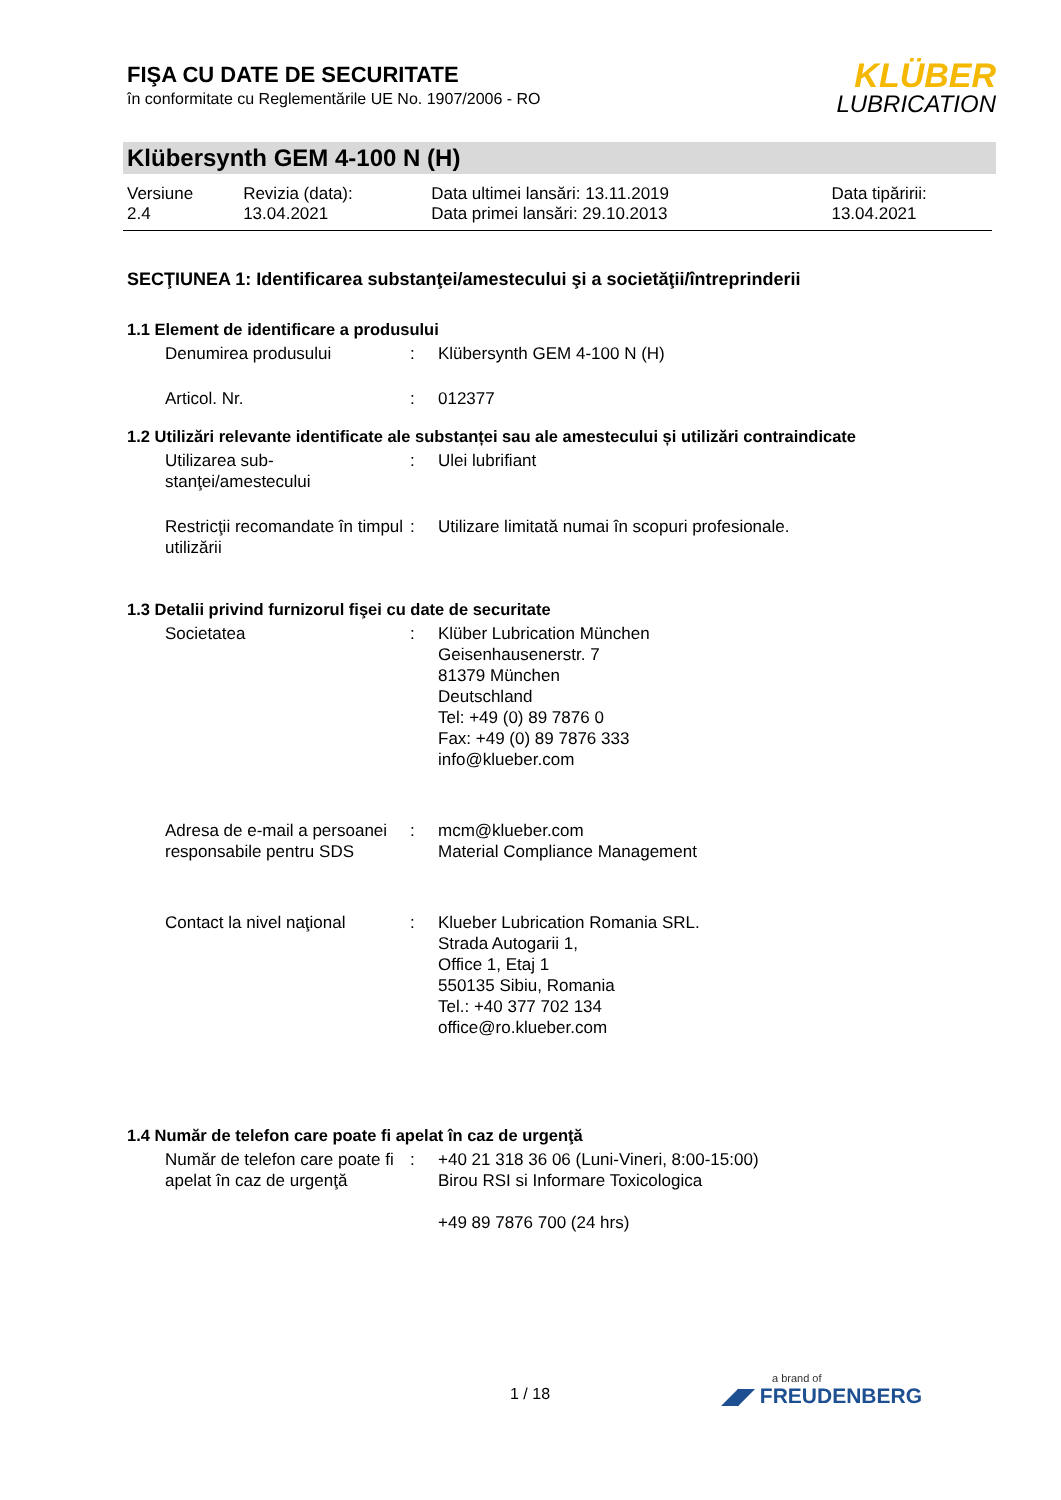FIŞA CU DATE DE SECURITATE
în conformitate cu Reglementările UE No. 1907/2006 - RO
KLÜBER
LUBRICATION
Klübersynth GEM 4-100 N (H)
| Versiune 2.4 | Revizia (data): 13.04.2021 | Data ultimei lansări: 13.11.2019 Data primei lansări: 29.10.2013 | Data tipăririi: 13.04.2021 |
SECŢIUNEA 1: Identificarea substanţei/amestecului şi a societăţii/întreprinderii
1.1 Element de identificare a produsului
| Denumirea produsului | : | Klübersynth GEM 4-100 N (H) |
| Articol. Nr. | : | 012377 |
1.2 Utilizări relevante identificate ale substanței sau ale amestecului și utilizări contraindicate
| Utilizarea sub- stanţei/amestecului | : | Ulei lubrifiant |
| Restricţii recomandate în timpul utilizării | : | Utilizare limitată numai în scopuri profesionale. |
1.3 Detalii privind furnizorul fişei cu date de securitate
| Societatea | : | Klüber Lubrication München Geisenhausenerstr. 7 81379 München Deutschland Tel: +49 (0) 89 7876 0 Fax: +49 (0) 89 7876 333 info@klueber.com |
| Adresa de e-mail a persoanei responsabile pentru SDS | : | mcm@klueber.com Material Compliance Management |
| Contact la nivel naţional | : | Klueber Lubrication Romania SRL. Strada Autogarii 1, Office 1, Etaj 1 550135 Sibiu, Romania Tel.: +40 377 702 134 office@ro.klueber.com |
1.4 Număr de telefon care poate fi apelat în caz de urgenţă
| Număr de telefon care poate fi apelat în caz de urgenţă | : | +40 21 318 36 06 (Luni-Vineri, 8:00-15:00) Birou RSI si Informare Toxicologica +49 89 7876 700 (24 hrs) |
1 / 18 a brand of
◢◤ FREUDENBERG